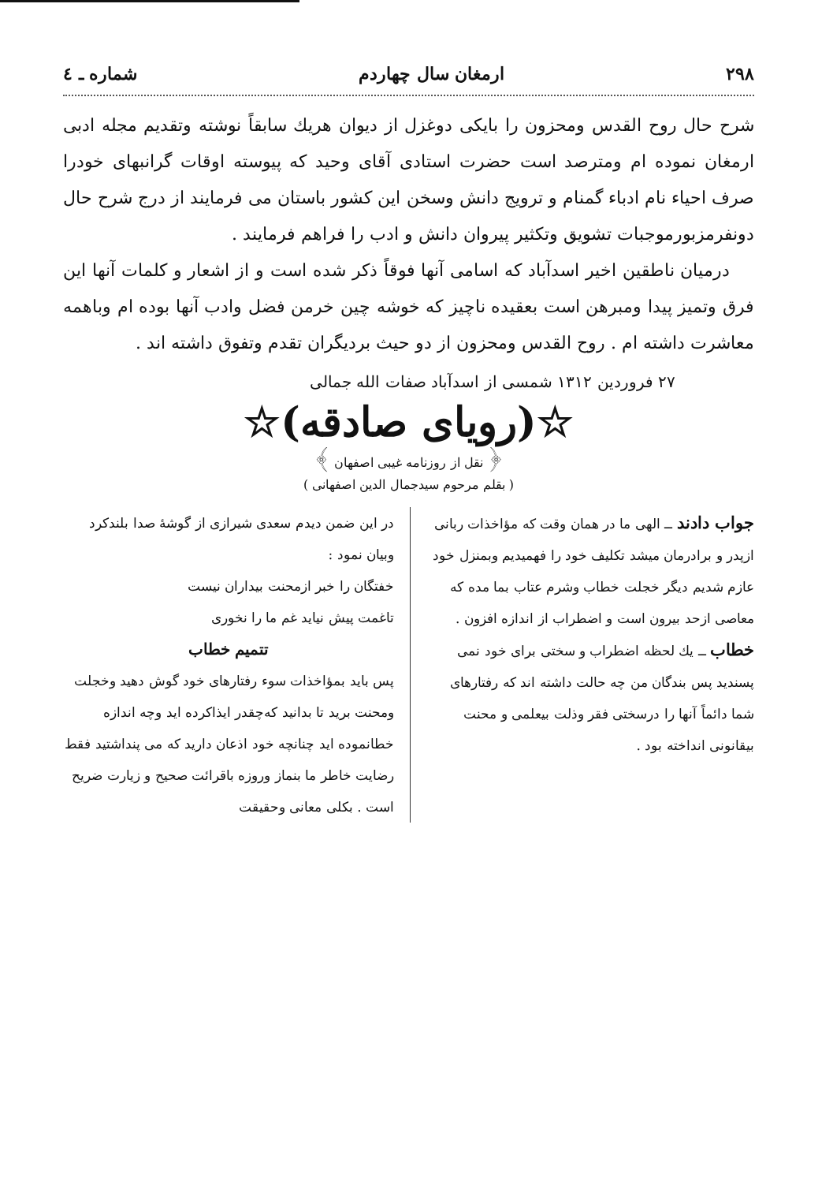۲۹۸ ارمغان سال چهاردم شماره ـ ٤
شرح حال روح القدس ومحزون را بایکی دوغزل از دیوان هریك سابقاً نوشته وتقدیم مجله ادبی ارمغان نموده ام ومترصد است حضرت استادی آقای وحید که پیوسته اوقات گرانبهای خودرا صرف احیاء نام ادباء گمنام و ترویج دانش وسخن این کشور باستان می فرمایند از درج شرح حال دونفرمزبورموجبات تشویق وتکثیر پیروان دانش و ادب را فراهم فرمایند .
درمیان ناطقین اخیر اسدآباد که اسامی آنها فوقاً ذکر شده است و از اشعار و کلمات آنها این فرق وتمیز پیدا ومبرهن است بعقیده ناچیز که خوشه چین خرمن فضل وادب آنها بوده ام وباهمه معاشرت داشته ام . روح القدس ومحزون از دو حیث بردیگران تقدم وتفوق داشته اند .
۲۷ فروردین ۱۳۱۲ شمسی از اسدآباد صفات الله جمالی
☆(رویای صادقه)☆
﴿ نقل از روزنامه غیبی اصفهان ﴾
( بقلم مرحوم سیدجمال الدین اصفهانی )
جواب دادند ــ الهی ما در همان وقت که مؤاخذات ربانی ازپدر و برادرمان میشد تکلیف خود را فهمیدیم وبمنزل خود عازم شدیم دیگر خجلت خطاب وشرم عتاب بما مده که معاصی ازحد بیرون است و اضطراب از اندازه افزون .
خطاب ــ یك لحظه اضطراب و سختی برای خود نمی پسندید پس بندگان من چه حالت داشته اند که رفتارهای شما دائماً آنها را درسختی فقر وذلت بیعلمی و محنت بیقانونی انداخته بود .
در این ضمن دیدم سعدی شیرازی از گوشهٔ صدا بلندکرد وبیان نمود :
خفتگان را خبر ازمحنت بیداران نیست
تاغمت پیش نیاید غم ما را نخوری
تتمیم خطاب
پس باید بمؤاخذات سوء رفتارهای خود گوش دهید وخجلت ومحنت برید تا بدانید کەچقدر ایذاکرده اید وچه اندازه خطانموده اید چنانچه خود اذعان دارید که می پنداشتید فقط رضایت خاطر ما بنماز وروزه باقرائت صحیح و زیارت ضریح است . بکلی معانی وحقیقت